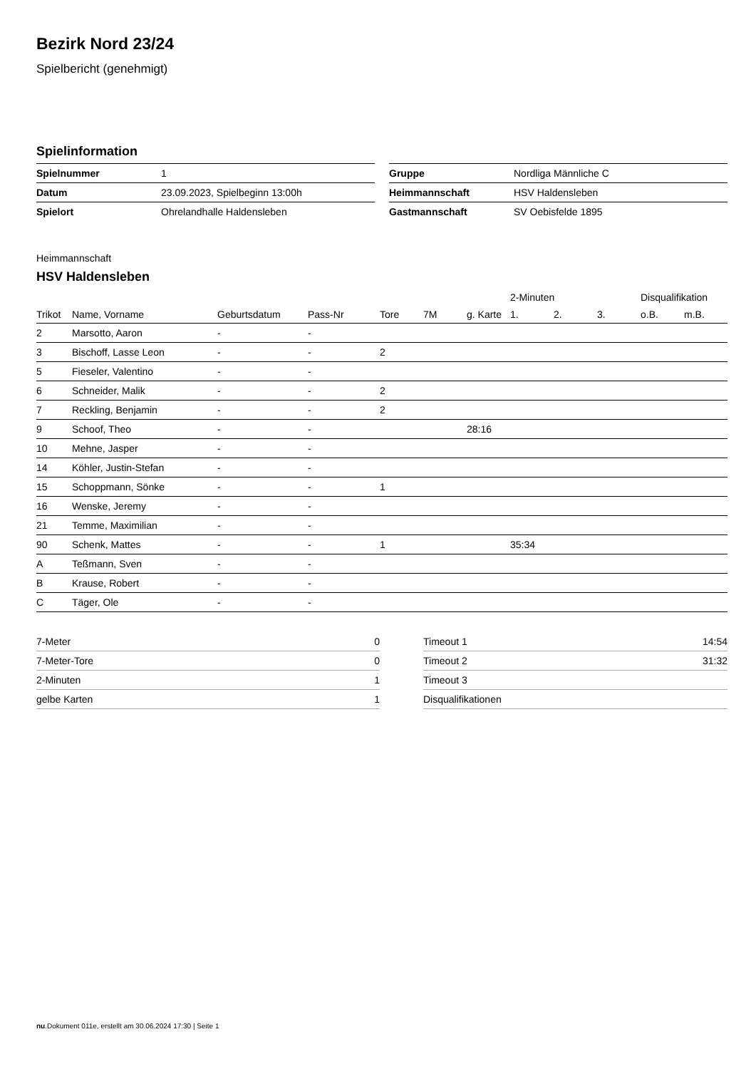Bezirk Nord 23/24
Spielbericht (genehmigt)
Spielinformation
| Spielnummer | 1 |
| Datum | 23.09.2023, Spielbeginn 13:00h |
| Spielort | Ohrelandhalle Haldensleben |
| Gruppe | Nordliga Männliche C |
| Heimmannschaft | HSV Haldensleben |
| Gastmannschaft | SV Oebisfelde 1895 |
Heimmannschaft
HSV Haldensleben
| | | | | | | | 2-Minuten | | | Disqualifikation | |
| --- | --- | --- | --- | --- | --- | --- | --- | --- | --- | --- | --- |
| Trikot | Name, Vorname | Geburtsdatum | Pass-Nr | Tore | 7M | g. Karte | 1. | 2. | 3. | o.B. | m.B. |
| 2 | Marsotto, Aaron | - | - | | | | | | | | |
| 3 | Bischoff, Lasse Leon | - | - | 2 | | | | | | | |
| 5 | Fieseler, Valentino | - | - | | | | | | | | |
| 6 | Schneider, Malik | - | - | 2 | | | | | | | |
| 7 | Reckling, Benjamin | - | - | 2 | | | | | | | |
| 9 | Schoof, Theo | - | - | | | 28:16 | | | | | |
| 10 | Mehne, Jasper | - | - | | | | | | | | |
| 14 | Köhler, Justin-Stefan | - | - | | | | | | | | |
| 15 | Schoppmann, Sönke | - | - | 1 | | | | | | | |
| 16 | Wenske, Jeremy | - | - | | | | | | | | |
| 21 | Temme, Maximilian | - | - | | | | | | | | |
| 90 | Schenk, Mattes | - | - | 1 | | | 35:34 | | | | |
| A | Teßmann, Sven | - | - | | | | | | | | |
| B | Krause, Robert | - | - | | | | | | | | |
| C | Täger, Ole | - | - | | | | | | | | |
| 7-Meter | 0 |
| 7-Meter-Tore | 0 |
| 2-Minuten | 1 |
| gelbe Karten | 1 |
| Timeout 1 | 14:54 |
| Timeout 2 | 31:32 |
| Timeout 3 | |
| Disqualifikationen | |
nu.Dokument 011e, erstellt am 30.06.2024 17:30 | Seite 1